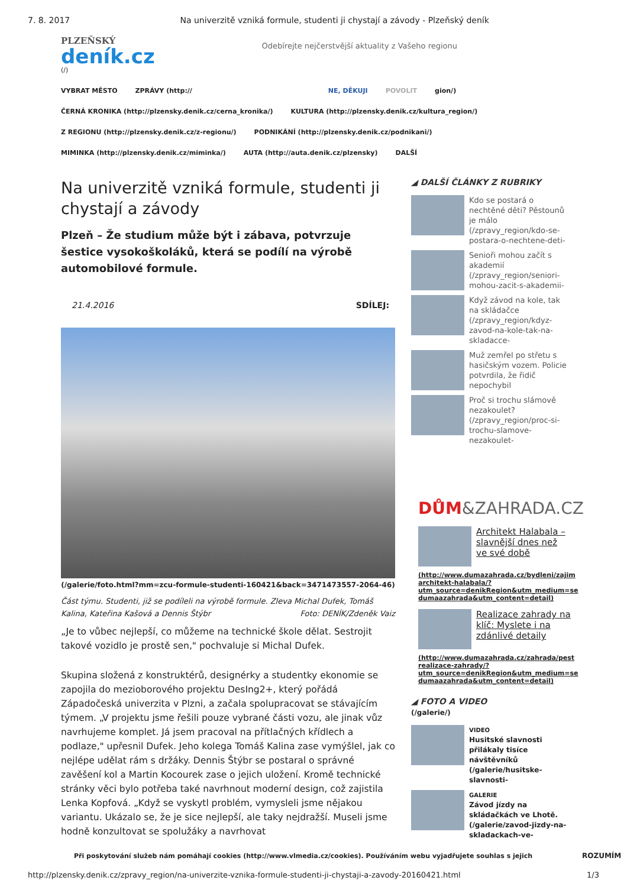7. 8. 2017 Na univerzitě vzniká formule, studenti ji chystají a závody - Plzeňský deník
PLZEŇSKÝ
deník.cz
(/)
Odebírejte nejčerstvější aktuality z Vašeho regionu
VYBRAT MĚSTO ZPRÁVY (http:// NE, DĚKUJI POVOLIT gion/)
ČERNÁ KRONIKA (http://plzensky.denik.cz/cerna_kronika/) KULTURA (http://plzensky.denik.cz/kultura_region/)
Z REGIONU (http://plzensky.denik.cz/z-regionu/) PODNIKÁNÍ (http://plzensky.denik.cz/podnikani/)
MIMINKA (http://plzensky.denik.cz/miminka/) AUTA (http://auta.denik.cz/plzensky) DALŠÍ
Na univerzitě vzniká formule, studenti ji chystají a závody
Plzeň – Že studium může být i zábava, potvrzuje šestice vysokoškoláků, která se podílí na výrobě automobilové formule.
21.4.2016 SDÍLEJ:
(/galerie/foto.html?mm=zcu-formule-studenti-160421&back=3471473557-2064-46)
Část týmu. Studenti, již se podíleli na výrobě formule. Zleva Michal Dufek, Tomáš Kalina, Kateřina Kašová a Dennis Štýbr Foto: DENÍK/Zdeněk Vaiz
„Je to vůbec nejlepší, co můžeme na technické škole dělat. Sestrojit takové vozidlo je prostě sen," pochvaluje si Michal Dufek.
Skupina složená z konstruktérů, designérky a studentky ekonomie se zapojila do mezioborového projektu DesIng2+, který pořádá Západočeská univerzita v Plzni, a začala spolupracovat se stávajícím týmem. „V projektu jsme řešili pouze vybrané části vozu, ale jinak vůz navrhujeme komplet. Já jsem pracoval na přítlačných křídlech a podlaze," upřesnil Dufek. Jeho kolega Tomáš Kalina zase vymýšlel, jak co nejlépe udělat rám s držáky. Dennis Štýbr se postaral o správné zavěšení kol a Martin Kocourek zase o jejich uložení. Kromě technické stránky věci bylo potřeba také navrhnout moderní design, což zajistila Lenka Kopfová. „Když se vyskytl problém, vymysleli jsme nějakou variantu. Ukázalo se, že je sice nejlepší, ale taky nejdražší. Museli jsme hodně konzultovat se spolužáky a navrhovat
◢ DALŠÍ ČLÁNKY Z RUBRIKY
Kdo se postará o nechtěné děti? Pěstounů je málo (/zpravy_region/kdo-se-postara-o-nechtene-deti-
Senioři mohou začít s akademií (/zpravy_region/seniori-mohou-zacit-s-akademii-
Když závod na kole, tak na skládačce (/zpravy_region/kdyz-zavod-na-kole-tak-na-skladacce-
Muž zemřel po střetu s hasičským vozem. Policie potvrdila, že řidič nepochybil
Proč si trochu slámově nezakoulet? (/zpravy_region/proc-si-trochu-slamove-nezakoulet-
DŮM&ZAHRADA.CZ
Architekt Halabala – slavnější dnes než ve své době
(http://www.dumazahrada.cz/bydleni/zajim architekt-halabala/? utm_source=denikRegion&utm_medium=se dumaazahrada&utm_content=detail)
Realizace zahrady na klíč: Myslete i na zdánlivé detaily
(http://www.dumazahrada.cz/zahrada/pest realizace-zahrady/? utm_source=denikRegion&utm_medium=se dumaazahrada&utm_content=detail)
◢ FOTO A VIDEO
(/galerie/)
VIDEO
Husitské slavnosti přilákaly tisíce návštěvníků (/galerie/husitske-slavnosti-
GALERIE
Závod jízdy na skládačkách ve Lhotě. (/galerie/zavod-jizdy-na-skladackach-ve-
Při poskytování služeb nám pomáhají cookies (http://www.vlmedia.cz/cookies). Používáním webu vyjadřujete souhlas s jejich ROZUMÍM
http://plzensky.denik.cz/zpravy_region/na-univerzite-vznika-formule-studenti-ji-chystaji-a-zavody-20160421.html 1/3